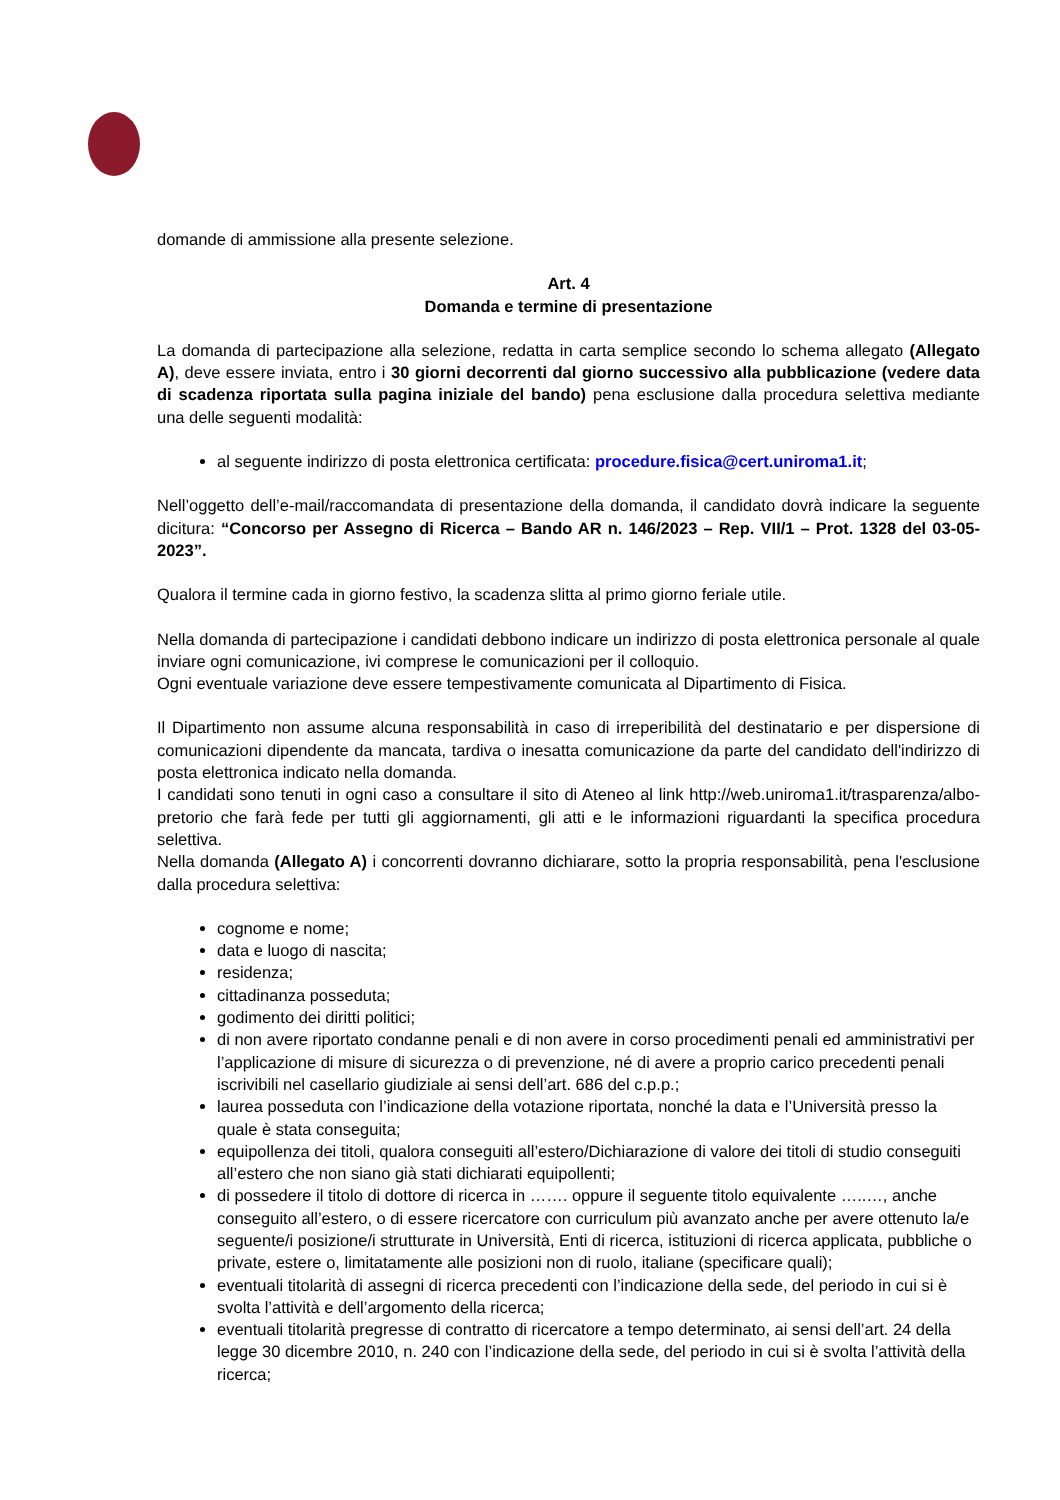domande di ammissione alla presente selezione.
Art. 4
Domanda e termine di presentazione
La domanda di partecipazione alla selezione, redatta in carta semplice secondo lo schema allegato (Allegato A), deve essere inviata, entro i 30 giorni decorrenti dal giorno successivo alla pubblicazione (vedere data di scadenza riportata sulla pagina iniziale del bando) pena esclusione dalla procedura selettiva mediante una delle seguenti modalità:
al seguente indirizzo di posta elettronica certificata: procedure.fisica@cert.uniroma1.it;
Nell’oggetto dell’e-mail/raccomandata di presentazione della domanda, il candidato dovrà indicare la seguente dicitura: “Concorso per Assegno di Ricerca – Bando AR n. 146/2023 – Rep. VII/1 – Prot. 1328 del 03-05-2023”.
Qualora il termine cada in giorno festivo, la scadenza slitta al primo giorno feriale utile.
Nella domanda di partecipazione i candidati debbono indicare un indirizzo di posta elettronica personale al quale inviare ogni comunicazione, ivi comprese le comunicazioni per il colloquio.
Ogni eventuale variazione deve essere tempestivamente comunicata al Dipartimento di Fisica.
Il Dipartimento non assume alcuna responsabilità in caso di irreperibilità del destinatario e per dispersione di comunicazioni dipendente da mancata, tardiva o inesatta comunicazione da parte del candidato dell'indirizzo di posta elettronica indicato nella domanda.
I candidati sono tenuti in ogni caso a consultare il sito di Ateneo al link http://web.uniroma1.it/trasparenza/albo-pretorio che farà fede per tutti gli aggiornamenti, gli atti e le informazioni riguardanti la specifica procedura selettiva.
Nella domanda (Allegato A) i concorrenti dovranno dichiarare, sotto la propria responsabilità, pena l'esclusione dalla procedura selettiva:
cognome e nome;
data e luogo di nascita;
residenza;
cittadinanza posseduta;
godimento dei diritti politici;
di non avere riportato condanne penali e di non avere in corso procedimenti penali ed amministrativi per l’applicazione di misure di sicurezza o di prevenzione, né di avere a proprio carico precedenti penali iscrivibili nel casellario giudiziale ai sensi dell’art. 686 del c.p.p.;
laurea posseduta con l’indicazione della votazione riportata, nonché la data e l’Università presso la quale è stata conseguita;
equipollenza dei titoli, qualora conseguiti all’estero/Dichiarazione di valore dei titoli di studio conseguiti all’estero che non siano già stati dichiarati equipollenti;
di possedere il titolo di dottore di ricerca in ……. oppure il seguente titolo equivalente …..…, anche conseguito all’estero, o di essere ricercatore con curriculum più avanzato anche per avere ottenuto la/e seguente/i posizione/i strutturate in Università, Enti di ricerca, istituzioni di ricerca applicata, pubbliche o private, estere o, limitatamente alle posizioni non di ruolo, italiane (specificare quali);
eventuali titolarità di assegni di ricerca precedenti con l’indicazione della sede, del periodo in cui si è svolta l’attività e dell’argomento della ricerca;
eventuali titolarità pregresse di contratto di ricercatore a tempo determinato, ai sensi dell’art. 24 della legge 30 dicembre 2010, n. 240 con l’indicazione della sede, del periodo in cui si è svolta l’attività della ricerca;